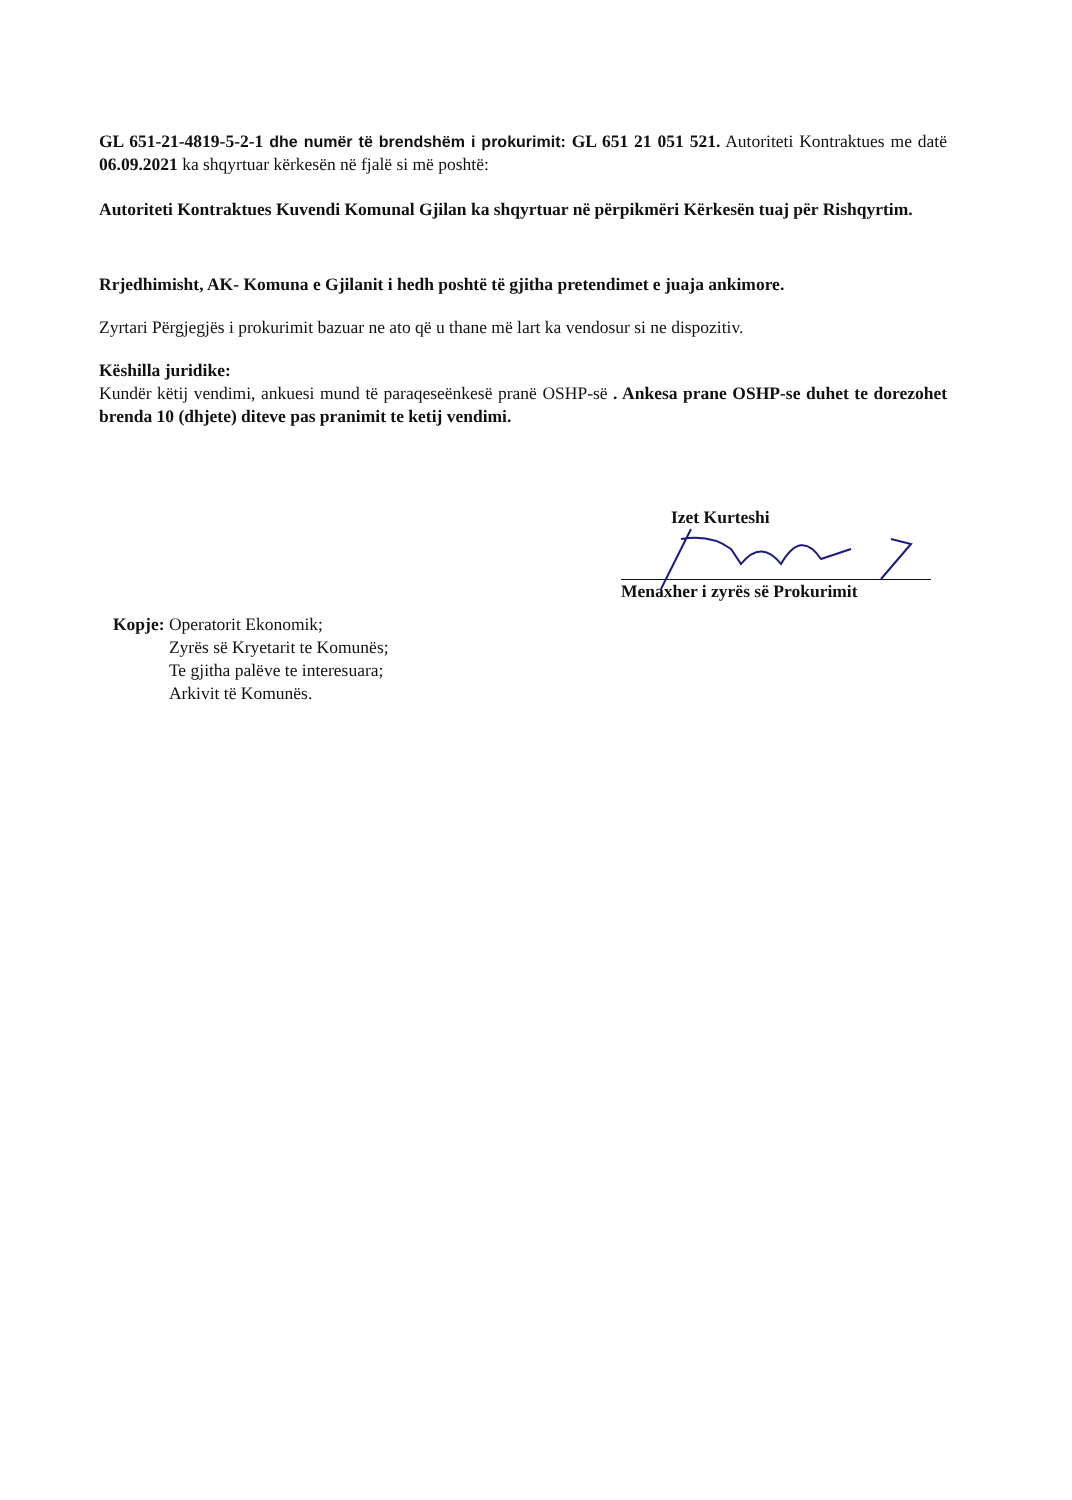GL 651-21-4819-5-2-1 dhe numër të brendshëm i prokurimit: GL 651 21 051 521. Autoriteti Kontraktues me datë 06.09.2021 ka shqyrtuar kërkesën në fjalë si më poshtë:
Autoriteti Kontraktues Kuvendi Komunal Gjilan ka shqyrtuar në përpikmëri Kërkesën tuaj për Rishqyrtim.
Rrjedhimisht, AK- Komuna e Gjilanit i hedh poshtë të gjitha pretendimet e juaja ankimore.
Zyrtari Përgjegjës i prokurimit bazuar ne ato që u thane më lart ka vendosur si ne dispozitiv.
Këshilla juridike:
Kundër këtij vendimi, ankuesi mund të paraqeseënkesë pranë OSHP-së . Ankesa prane OSHP-se duhet te dorezohet brenda 10 (dhjete) diteve pas pranimit te ketij vendimi.
Izet Kurteshi
Menaxher i zyrës së Prokurimit
Kopje: Operatorit Ekonomik;
Zyrës së Kryetarit te Komunës;
Te gjitha palëve te interesuara;
Arkivit të Komunës.